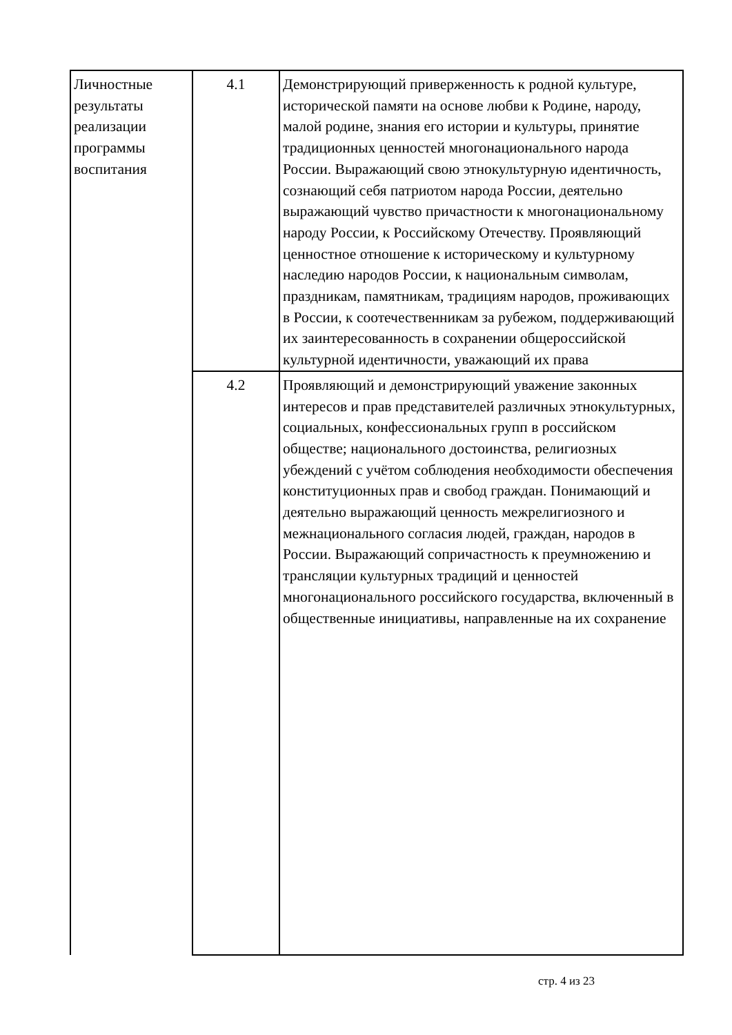| Личностные результаты реализации программы воспитания | 4.1 | Демонстрирующий приверженность к родной культуре, исторической памяти на основе любви к Родине, народу, малой родине, знания его истории и культуры, принятие традиционных ценностей многонационального народа России. Выражающий свою этнокультурную идентичность, сознающий себя патриотом народа России, деятельно выражающий чувство причастности к многонациональному народу России, к Российскому Отечеству. Проявляющий ценностное отношение к историческому и культурному наследию народов России, к национальным символам, праздникам, памятникам, традициям народов, проживающих в России, к соотечественникам за рубежом, поддерживающий их заинтересованность в сохранении общероссийской культурной идентичности, уважающий их права |
| | 4.2 | Проявляющий и демонстрирующий уважение законных интересов и прав представителей различных этнокультурных, социальных, конфессиональных групп в российском обществе; национального достоинства, религиозных убеждений с учётом соблюдения необходимости обеспечения конституционных прав и свобод граждан. Понимающий и деятельно выражающий ценность межрелигиозного и межнационального согласия людей, граждан, народов в России. Выражающий сопричастность к преумножению и трансляции культурных традиций и ценностей многонационального российского государства, включенный в общественные инициативы, направленные на их сохранение |
стр. 4 из 23